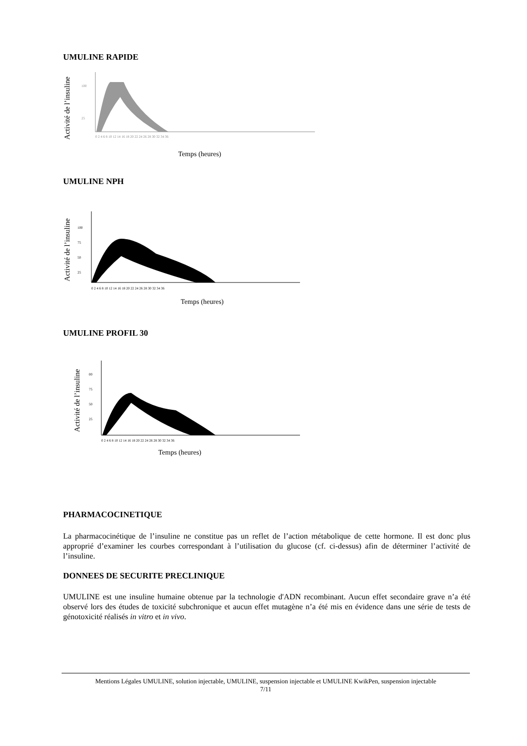UMULINE RAPIDE
Activité de l’insuline
100
25
0 2 4 6 8 10 12 14 16 18 20 22 24 26 28 30 32 34 36
Temps (heures)
UMULINE NPH
Activité de l’insuline
100
75
50
25
0 2 4 6 8 10 12 14 16 18 20 22 24 26 28 30 32 34 36
Temps (heures)
UMULINE PROFIL 30
Activité de l’insuline
00
75
50
25
0 2 4 6 8 10 12 14 16 18 20 22 24 26 28 30 32 34 36
Temps (heures)
PHARMACOCINETIQUE
La pharmacocinétique de l’insuline ne constitue pas un reflet de l’action métabolique de cette hormone. Il est donc plus approprié d’examiner les courbes correspondant à l’utilisation du glucose (cf. ci-dessus) afin de déterminer l’activité de l’insuline.
DONNEES DE SECURITE PRECLINIQUE
UMULINE est une insuline humaine obtenue par la technologie d'ADN recombinant. Aucun effet secondaire grave n’a été observé lors des études de toxicité subchronique et aucun effet mutagène n’a été mis en évidence dans une série de tests de génotoxicité réalisés in vitro et in vivo.
Mentions Légales UMULINE, solution injectable, UMULINE, suspension injectable et UMULINE KwikPen, suspension injectable
7/11